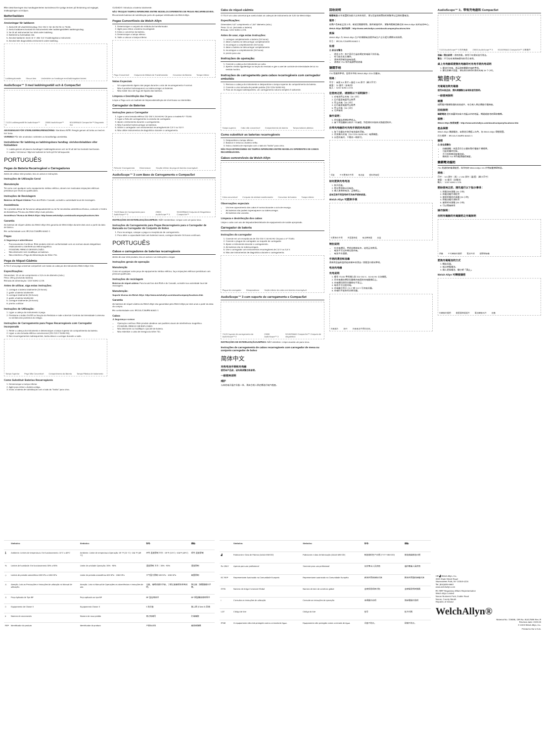Efter desinficeringen ska handtagsenheten kontrolleras för synliga tecken på försämring vid reglaget, ändkopplingen och kåpan.
Batteriladdare
Anvisningar för laddaren
1. Anslut till ett växelströmsuttag: 110–130 V, 50–60 Hz för nr 71040.
2. Anslut laddarens kontakt till instrumentets eller laddningsställets laddningsuttag.
3. Se till att instrumentet har stöd under laddning.
4. Batterierna överladdas inte.
5. Använd laddaren med 2,5 V- eller 3,5 V-laddningsbara instrument.
6. Använd inte diagnostiska instrument under laddning.
Laddningskontakt Skruva loss Underdelen av handtaget med laddningsbart batteri.
AudioScope™ 3 med laddningsställ och & CompacSet
71123 Laddningsställ för AudioScope™ 3 23000 AudioScope™ 3 92100/93410 CompacSet™ Diagnostic Set
ANVISNINGAR FÖR STERILISERING/RENGÖRING: Sterilisera INTE. Rengör genom att torka av med en torr trasa.
VARNING! Får inte användas i närheten av brandfarliga anestetika.
Instruktioner för laddning av laddningsbara handtag: skrivbordsladdare eller fickladdare
1. Ladda genom att placera handtaget i laddningsbrunnen och se till att det har kontakt med basen.
2. Ladda i 16 timmar i följd när batteriet är helt nytt för full kapacitet.
PORTUGUÊS
Pegas de Bateria Recarregável e Carregadores
Antes de utilizar este produto, leia os avisos e instruções.
Instruções de Utilização Geral
Manutenção
Tal como com qualquer outro equipamento médico elétrico, devem ser realizadas inspeções elétricas periódicas por técnicos qualificados.
Instruções de Reciclagem
Baterias de Níquel-Cádmio Fora dos EUA e Canadá, consulte a autoridade local de reciclagem.
Assistência:
Se o produto deixar de funcionar adequadamente ou se for necessária assistência técnica, contacte o Centro de Assistência Técnica da Welch Allyn mais próximo.
Assistência Técnica da Welch Allyn: http://www.welchallyn.com/about/company/locations.htm
Garantia
As baterias de níquel-cádmio da Welch Allyn têm garantia da Welch Allyn durante dois anos a partir da data de fabrico.
Em conformidade com: IEC/UL/CSA/EN 60601-1
Pegas
⚠ Segurança e advertências
Funcionamento Contínuo: Este produto está em conformidade com as normas atuais obrigatórias relativamente a interferência eletromagnética.
POSSÍVEL PERIGO DE EXPLOSÃO.
Não desmonte nem modifique as baterias.
Não esterilize a Pega de Alimentação da Série 710.
Pega de Níquel-Cádmio
A 710 é uma pega universal compatível com todas as cabeças de instrumento Welch Allyn 3.5v.
Especificações:
Dimensões: 14 cm de comprimento x 3,8 cm de diâmetro (máx.)
Peso: 283 g (incluindo bateria)
Entrada de alimentação: 120V 60Hz 0,17A
Antes de utilizar, siga estas instruções:
1. carregue a bateria totalmente (16 horas)
2. gaste a bateria totalmente
3. carregue totalmente (16 horas)
4. gaste a bateria totalmente
5. carregue totalmente (16 horas)
6. pronto a utilizar
Instruções de Utilização:
1. Ligue a cabeça do instrumento à pega.
2. Pressione o botão On/Off na Secção do Reóstato e rode o Anel de Controlo da Intensidade Luminosa no sentido dos ponteiros do relógio.
Instruções de Carregamento para Pegas Recarregáveis com Carregador Incorporado
1. Retire a cabeça do instrumento e desenrosque a tampa superior do compartimento da bateria.
2. Ligue a uma tomada elétrica convencional (110-120 V 50/60 Hz).
3. Nos recarregamentos subsequentes, basta deixar a carregar durante a noite.
Tampa Superior Pega Não Convertível Compartimento da Bateria Tampa Plástica de Isolamento
Como Substituir Baterias Recarregáveis
1. Desenrosque a tampa inferior.
2. Agite para retirar a bateria antiga.
3. Insira a bateria de substituição com o lado do "botão" para cima.
CUIDADO: Introduza a bateria totalmente.
NÃO TROQUE TAMPAS INFERIORES ENTRE MODELOS DIFERENTES DE PEGAS RECARREGÁVEIS.
Encomende baterias de substituição junto de qualquer distribuidor da Welch Allyn.
Pegas Convertíveis da Welch Allyn
1. Desenrosque o conjunto do módulo do transformador.
2. Agite para retirar a bateria recarregável.
3. Insira o conversor da bateria.
4. Desenrosque a tampa inferior.
5. Volte a colocar a tampa inferior.
Pega Convertível Conjunto do Módulo do Transformador Conversor da Bateria Tampa Inferior
Notas Especiais
Um aquecimento ligeiro das pegas durante o ciclo de recarregamento é normal.
Não é possível sobreaquecer ou sobrecarregar as baterias.
Não existe risco de fuga de líquido das baterias.
Limpeza e Desinfeção das Pegas
Limpe a Pega com um toalhete de limpeza/desinfeção de nível baixo ou intermédio.
Carregador de Baterias
Instruções para o Carregador
1. Ligue a uma tomada elétrica 110-130 V, 50-60 Hz CA para o modelo N.º 71040.
2. Ligue a ficha de carregamento à conexão do carregador.
3. Apoie o instrumento durante o carregamento.
4. Não é possível sobrecarregar as baterias.
5. Utilize o carregador com instrumentos recarregáveis de 2,5 V ou 3,5 V.
6. Não utilize instrumentos de diagnóstico durante o carregamento.
Ficha de Carregamento Desenroscar Secção inferior da pega de bateria recarregável.
AudioScope™ 3 com Base de Carregamento e CompacSet
71123 Base de Carregamento para AudioScope™ 3 23000 AudioScope™ 3 92100/93410 Conjunto de Diagnóstico CompacSet™
INSTRUÇÕES DE ESTERILIZAÇÃO/LIMPEZA: NÃO reesterilizar. Limpar com um pano seco.
Instruções de Carregamento para Pegas Recarregáveis para o Carregador de Bancada ou Carregador do Conjunto de Bolso
1. Para recarregar, coloque a pega no receptáculo de carregamento.
2. Para obter a capacidade total com baterias novas, carregue durante 16 horas contínuas.
PORTUGUÊS
Cabos e carregadores de baterias recarregáveis
Antes de usar este produto, leia os avisos e as instruções a seguir.
Instruções gerais de operação
Manutenção
Como em qualquer outra peça de equipamento médico elétrico, faça inspeções elétricas periódicas com pessoal qualificado.
Instruções de reciclagem
Baterias de níquel-cádmio Para locais fora dos EUA e do Canadá, consulte sua autoridade local de reciclagem.
Manutenção:
Suporte técnico da Welch Allyn: http://www.welchallyn.com/about/company/locations.htm
Garantia
As baterias de níquel-cádmio da Welch Allyn são garantidas pela Welch Allyn por dois anos a partir da data da compra.
Em conformidade com: IEC/UL/CSA/EN 60601-1
Cabos
⚠ Segurança e avisos
Operação contínua: Este produto obedece aos padrões atuais de interferência magnética.
POSSÍVEL PERIGO DE EXPLOSÃO.
Não desmonte ou modifique o pacote de bateria.
Não esterilize o cabo de energia da série 710.
Cabo de níquel-cádmio
O 710 é um cabo universal que aceita todas as cabeças de instrumento de 3,5V da Welch Allyn.
Especificações:
Dimensões: 5,5" comprimento x 1,50" diâmetro (máx.)
Peso: 10 oz. (incluindo a bateria)
Entrada: 120V 60Hz 0,17A
Antes de usar, siga estas instruções:
1. carregue completamente a bateria (16 horas)
2. deixe a bateria se descarregar completamente
3. recarregue-a completamente (16 horas)
4. deixe a bateria se descarregar completamente
5. recarregue-a completamente (16 horas)
6. pronto para uso
Instruções de operação:
1. Conecte a cabeça do instrumento ao cabo.
2. Aperte o botão liga/desliga na seção do reostato e gire o anel de controle de intensidade de luz no sentido horário.
Instruções de carregamento para cabos recarregáveis com carregador embutido
1. Remova a cabeça do instrumento e desparafuse a tampa superior do compartimento da bateria.
2. Conecte a uma tomada de parede padrão (110-120v 50/60 Hz).
3. Para as recargas subsequentes, um carregamento noturno simples é suficiente.
Tampa superior Cabo não conversível Compartimento da bateria Tampa isolante plástica
Como substituir as baterias recarregáveis
1. Desparafuse a tampa inferior.
2. Balance e remova a bateria velha.
3. Insira a bateria de reposição com o lado do "botão" para cima.
NÃO FAÇA INTERCÂMBIO DE TAMPAS INFERIORES ENTRE MODELOS DIFERENTES DE CABOS RECARREGÁVEIS.
Cabos conversíveis da Welch Allyn
Cabo conversível Conjunto do módulo transformador Conversor de bateria Tampa inferior
Observações especiais
Um leve aquecimento dos cabos é normal durante o ciclo de recarga.
As baterias não podem superaquecer ou sobrecarregar.
As baterias não vazarão.
Limpeza e desinfecção dos cabos
Limpe o cabo com uso de limpador/desinfetante de equipamento de saúde apropriado.
Carregador de bateria
Instruções do carregador
1. Conecte em um receptáculo de 110-130 V, 50-60 Hz CA para o nº 71040.
2. Conecte o plugue do carregador ao soquete do carregador.
3. Apoie o instrumento durante o carregamento.
4. As baterias não se sobrecarregam.
5. Use o carregador com instrumentos recarregáveis de 2,5 V ou 3,5 V.
6. Não use instrumentos de diagnóstico durante o carregamento.
Plugue do carregador Desaparafusar Seção inferior do cabo com bateria recarregável.
AudioScope™ 3 com suporte de carregamento e CompacSet
71123 Suporte de carregamento do AudioScope™ 3 23000 AudioScope™ 3 92100/93410 CompacSet™ Conjunto de diagnóstico
INSTRUÇÕES DE ESTERILIZAÇÃO/LIMPEZA: NÃO esterilize. Limpe usando um pano seco.
Instruções de carregamento de cabos recarregáveis com carregador de mesa ou conjunto carregador de bolso
简体中文
充电电池手柄和充电器
使用本产品前，请先阅读警告和说明。
一般使用说明
维护
与其他电子医疗设备一样，请由合格人员定期进行电气检查。
回收说明
镍镉电池 对于美国和加拿大以外的地区，请与您当地的回收机构联系以正确处置电池。
服务：
如果产品未能正常工作，或者您需要帮助、服务或备用件，请联系距离您最近的 Welch Allyn 技术支持中心。
Welch Allyn 技术支持：http://www.welchallyn.com/about/company/locations.htm
质保
Welch Allyn 为 Welch Allyn 生产的镍镉电池提供自生产之日起为期两年的质保。
符合： IEC/UL/CSA/EN 60601-1
处理
⚠ 安全与警告
连续工作：本产品符合当前规定的电磁干扰标准。
有可能会发生爆炸。
请勿拆卸或改装电池组。
请勿对 710 系列电源手柄消毒
镍镉手柄
710 是通用手柄，适用于所有 Welch Allyn 3.5v 仪器头。
规格：
尺寸： 长度 5.5 英寸 x 直径 1.50 英寸（最大尺寸）
重量： 10 盎司（含电池）
输入： 120V 60Hz 0.17A
在使用之前，请按照以下说明操作：
1. 对电池完全充电（16 小时）
2. 运行直至电量完全耗尽
3. 完全充电（16 小时）
4. 运行直至电量完全耗尽
5. 完全充电（16 小时）
6. 可供使用
操作说明：
1. 将仪器头连接到手柄上。
2. 按下变阻器部分的开 / 关按钮，然后顺时针旋转光强度控制环。
自带充电器的可充电手柄的充电说明
1. 取下仪器头并旋开电池盒的顶盖。
2. 将其插入标准（110-120v 50/60 Hz）电源插座。
3. 以后充电时，只需充一晚即可。
顶盖 不可更换的手柄 电池盒 塑料绝缘帽
如何更换充电电池
1. 旋开底盖。
2. 晃动手柄取出旧电池。
3. 插入更换的电池，正极朝上。
请勿互换不同型号的可充电手柄的底盖。
Welch Allyn 可更换手柄
可更换的手柄 变压器模组 电池转换器 底盖
特别说明
在充电期间，手柄会略微发热，这是正常情况。
电池不可过热或过度充电。
电池不会泄漏。
手柄的清洁和消毒
请使用适当的医用低效或中效清洁 / 消毒湿巾擦拭手柄。
电池充电器
充电说明
1. 编号 71040 手柄插入到 110-130 V、50-60 Hz 交流插座。
2. 将充电插头接到仪器或充电座的充电器插口上。
3. 充电期间请将仪器放在平面上。
4. 电池不可过度充电。
5. 充电器可用于 2.5 V 或 3.5 V 可充电仪器。
6. 充电时不能使用诊断仪器。
充电插头 旋开 充电电池手柄的底部。
AudioScope™ 3，带有充电座和 CompacSet
71123 AudioScope™ 3 的充电座 23000 AudioScope™ 3 92100/93410 CompacSet™ 诊断套件
消毒 / 清洁说明：请勿消毒。使用干布擦拭进行清洁。
警告：不可在有易燃麻醉剂的场合使用。
桌上充电器或便携充电器的可充电手柄充电说明
1. 要进行充电，请正确放置要充电的手柄。
2. 要达到最大容量，请在首次使用时连续充电 16 个小时。
繁體中文
充電電池與充電器
使用本產品前，請先閱讀警告事項和使用說明。
一般使用說明
維護
如同電子醫療設備的其他組件，有合格人員定期進行電檢查。
回收說明
鎳鎘電池 至於美國與加拿大地區以外的地區，請連絡當地的回收機構。
服務：
Welch Allyn 技術支援：http://www.welchallyn.com/about/company/locations.htm
產品保證
Welch Allyn 鎳鎘電池，自製造日期起二年內，為 Welch Allyn 保證範圍。
符合標準： IEC/UL/CSA/EN 60601-1
握把
⚠ 安全與警告
持續運轉：本產品符合必要的現行電磁干擾標準。
可能的爆炸危險。
不可拆卸或改裝電池組。
請勿對 710 系列電源握把滅菌。
鎳鎘電池握把
710 是通用的電源握把，與所有的 Welch Allyn 3.5 伏特裝置接頭相容。
規格：
尺寸： 5.5 英吋（長）x 1.50 英吋（直徑）（最大尺寸）
重量： 10 盎司（含電池）
輸入： 120V 60Hz 0.17A
開始使用之前，請先進行以下指示事項：
1. 將電池充滿電 (16 小時)
2. 將電池電力消耗完
3. 重新將電池充滿電 (16 小時)
4. 將電池電力消耗完
5. 重新將充滿電 (16 小時)
6. 可以開始使用
操作說明：
自附充電器的充電握把之充電說明
頂蓋 不可轉接的握把 電池外殼 塑膠絕緣蓋
更換充電電池的方式
1. 轉鬆底蓋。
2. 搖出老舊電池。
3. 插入更換電池，讓它朝「頂立」。
Welch Allyn 可轉接握把
可轉接的握把 變壓器模組組件 電池轉接元件 底蓋
| | Símbolos: | Símbolos: | 符号: | 標誌: |
| --- | --- | --- | --- | --- |
| 🌡 | Ambiente: Limites de temperatura. Em funcionamento: 10°C a 49°C | Ambiente: Limite de temperatura Operação: 59 °F (10 °C) -104 °F (49 °C) | 环境 温度限制 工作：59°F (10°C) -104°F (49°C) | 環境 溫度限制 |
| % | Limites de humidade: Em funcionamento 30% a 90% | Limite de umidade Operação: 30% - 90% | 湿度限制 工作：30% - 90% | 溼度限制 |
| ◇ | Limites de pressão atmosférica 500 hPa a 1060 hPa | Limite de pressão atmosférica 500 hPa - 1060 hPa | 大气压力限制 500 hPa - 1060 hPa | 氣壓限制 |
| ⚠ | Atenção. Leia as Precauções e Instruções de utilização no Manual de utilização. | Atenção. Leia no Manual de Operações as advertências e instruções de uso. | 注意。请阅读操作手册，了解注意事项和使用说明。 | 請注意：請閱讀操作手冊。 |
| ♙ | Peça Aplicada de Tipo BF | Peça aplicada ao tipo BF | BF 型应用部件 | BF 類型觸身應用零件 |
| □ | Equipamento de Classe II | Equipamento Classe II | II 类设备 | 第二類 (Class II) 設備 |
| # | Número de encomenda | Número de novo pedido | 再订购编号 | 訂貨編號 |
| REF | Identificador do produto | Identificador do produto | 产品标识符 | 產品辨識碼 |
| | Símbolos: | Símbolos: | 符号: | 標誌: |
| --- | --- | --- | --- | --- |
| ▟ | Fabricante e Data de Fabrico (AAAA-MM-DD) | Fabricante e data de fabricação (AAAA-MM-DD) | 制造商和生产日期 (YYYY-MM-DD) | 製造商與製造日期 |
| Rx ONLY | Apenas para uso profissional | Somente para uso profissional | 仅供专业人员使用 | 僅供專業人員使用 |
| EC REP | Representante Autorizado na Comunidade Europeia | Representante autorizado na Comunidade Européia | 欧洲共同体授权代表 | 歐洲共同體的授權代表 |
| GTIN | Número de Artigo Comercial Global | Número de item de comércio global | 全球贸易项目代码 | 全球貿易項目號碼 |
| i | Consultar as instruções de utilização | Consulte as instruções de operação | 参阅操作说明 | 請參閱操作說明 |
| LOT | Código de lote | Código do lote | 批号 | 批次代碼 |
| IPXØ | O equipamento não está protegido contra a entrada de água. | Equipamento não protegido contra a entrada de água. | 设备不防水。 | 設備不防水。 |
CE ▟ Welch Allyn, Inc.
4341 State Street Road
Skaneateles Falls, NY 13153-0220
Tel: (800)535-6663
www.welchallyn.com
EC REP Regulatory Affairs Representative
Welch Allyn Limited
Navan Business Park, Dublin Road
Navan, County Meath
Republic of Ireland
WelchAllyn®
Material No. 728485, DIR No. 80017989 Rev. E
Revision date: 2019-09
© 2019 Welch Allyn, Inc.
Printed in the U.S.A.